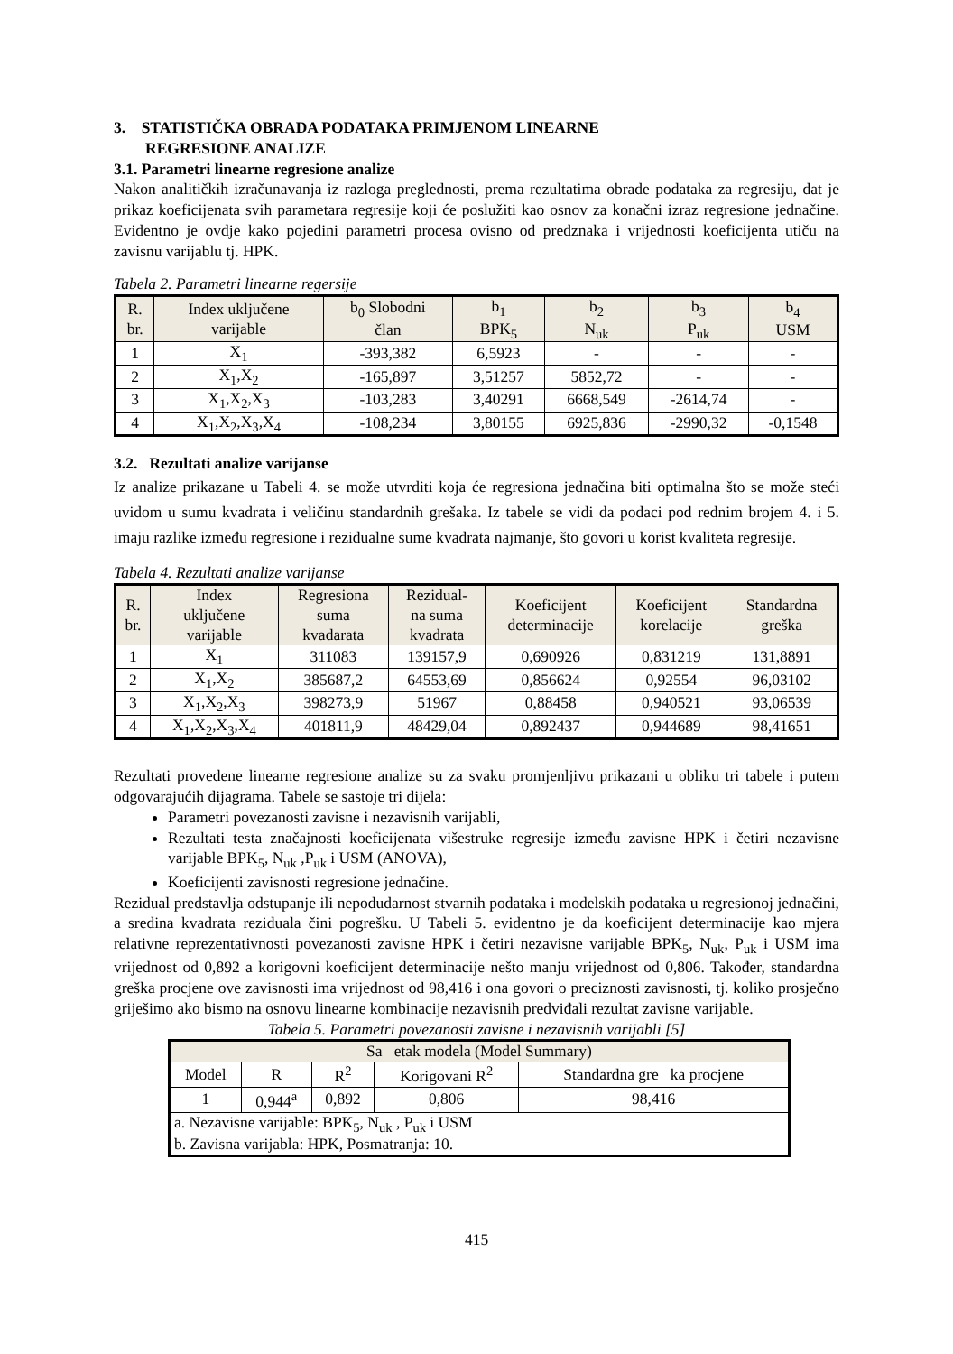3. STATISTIČKA OBRADA PODATAKA PRIMJENOM LINEARNE
REGRESIONE ANALIZE
3.1. Parametri linearne regresione analize
Nakon analitičkih izračunavanja iz razloga preglednosti, prema rezultatima obrade podataka za regresiju, dat je prikaz koeficijenata svih parametara regresije koji će poslužiti kao osnov za konačni izraz regresione jednačine. Evidentno je ovdje kako pojedini parametri procesa ovisno od predznaka i vrijednosti koeficijenta utiču na zavisnu varijablu tj. HPK.
Tabela 2. Parametri linearne regersije
| R. br. | Index uključene varijable | b<sub>0</sub> Slobodni član | b<sub>1</sub> BPK<sub>5</sub> | b<sub>2</sub> N<sub>uk</sub> | b<sub>3</sub> P<sub>uk</sub> | b<sub>4</sub> USM |
| --- | --- | --- | --- | --- | --- | --- |
| 1 | X<sub>1</sub> | -393,382 | 6,5923 | - | - | - |
| 2 | X<sub>1</sub>,X<sub>2</sub> | -165,897 | 3,51257 | 5852,72 | - | - |
| 3 | X<sub>1</sub>,X<sub>2</sub>,X<sub>3</sub> | -103,283 | 3,40291 | 6668,549 | -2614,74 | - |
| 4 | X<sub>1</sub>,X<sub>2</sub>,X<sub>3</sub>,X<sub>4</sub> | -108,234 | 3,80155 | 6925,836 | -2990,32 | -0,1548 |
3.2. Rezultati analize varijanse
Iz analize prikazane u Tabeli 4. se može utvrditi koja će regresiona jednačina biti optimalna što se može steći uvidom u sumu kvadrata i veličinu standardnih grešaka. Iz tabele se vidi da podaci pod rednim brojem 4. i 5. imaju razlike između regresione i rezidualne sume kvadrata najmanje, što govori u korist kvaliteta regresije.
Tabela 4. Rezultati analize varijanse
| R. br. | Index uključene varijable | Regresiona suma kvadarata | Rezidual- na suma kvadrata | Koeficijent determinacije | Koeficijent korelacije | Standardna greška |
| --- | --- | --- | --- | --- | --- | --- |
| 1 | X<sub>1</sub> | 311083 | 139157,9 | 0,690926 | 0,831219 | 131,8891 |
| 2 | X<sub>1</sub>,X<sub>2</sub> | 385687,2 | 64553,69 | 0,856624 | 0,92554 | 96,03102 |
| 3 | X<sub>1</sub>,X<sub>2</sub>,X<sub>3</sub> | 398273,9 | 51967 | 0,88458 | 0,940521 | 93,06539 |
| 4 | X<sub>1</sub>,X<sub>2</sub>,X<sub>3</sub>,X<sub>4</sub> | 401811,9 | 48429,04 | 0,892437 | 0,944689 | 98,41651 |
Rezultati provedene linearne regresione analize su za svaku promjenljivu prikazani u obliku tri tabele i putem odgovarajućih dijagrama. Tabele se sastoje tri dijela:
Parametri povezanosti zavisne i nezavisnih varijabli,
Rezultati testa značajnosti koeficijenata višestruke regresije između zavisne HPK i četiri nezavisne varijable BPK<sub>5</sub>, N<sub>uk</sub> ,P<sub>uk</sub> i USM (ANOVA),
Koeficijenti zavisnosti regresione jednačine.
Rezidual predstavlja odstupanje ili nepodudarnost stvarnih podataka i modelskih podataka u regresionoj jednačini, a sredina kvadrata reziduala čini pogrešku. U Tabeli 5. evidentno je da koeficijent determinacije kao mjera relativne reprezentativnosti povezanosti zavisne HPK i četiri nezavisne varijable BPK<sub>5</sub>, N<sub>uk</sub>, P<sub>uk</sub> i USM ima vrijednost od 0,892 a korigovni koeficijent determinacije nešto manju vrijednost od 0,806. Također, standardna greška procjene ove zavisnosti ima vrijednost od 98,416 i ona govori o preciznosti zavisnosti, tj. koliko prosječno griješimo ako bismo na osnovu linearne kombinacije nezavisnih predviđali rezultat zavisne varijable.
Tabela 5. Parametri povezanosti zavisne i nezavisnih varijabli [5]
| Sa etak modela (Model Summary) | | | | |
| --- | --- | --- | --- | --- |
| Model | R | R<sup>2</sup> | Korigovani R<sup>2</sup> | Standardna gre ka procjene |
| 1 | 0,944<sup>a</sup> | 0,892 | 0,806 | 98,416 |
| a. Nezavisne varijable: BPK<sub>5</sub>, N<sub>uk</sub> , P<sub>uk</sub> i USM b. Zavisna varijabla: HPK, Posmatranja: 10. | | | | |
415